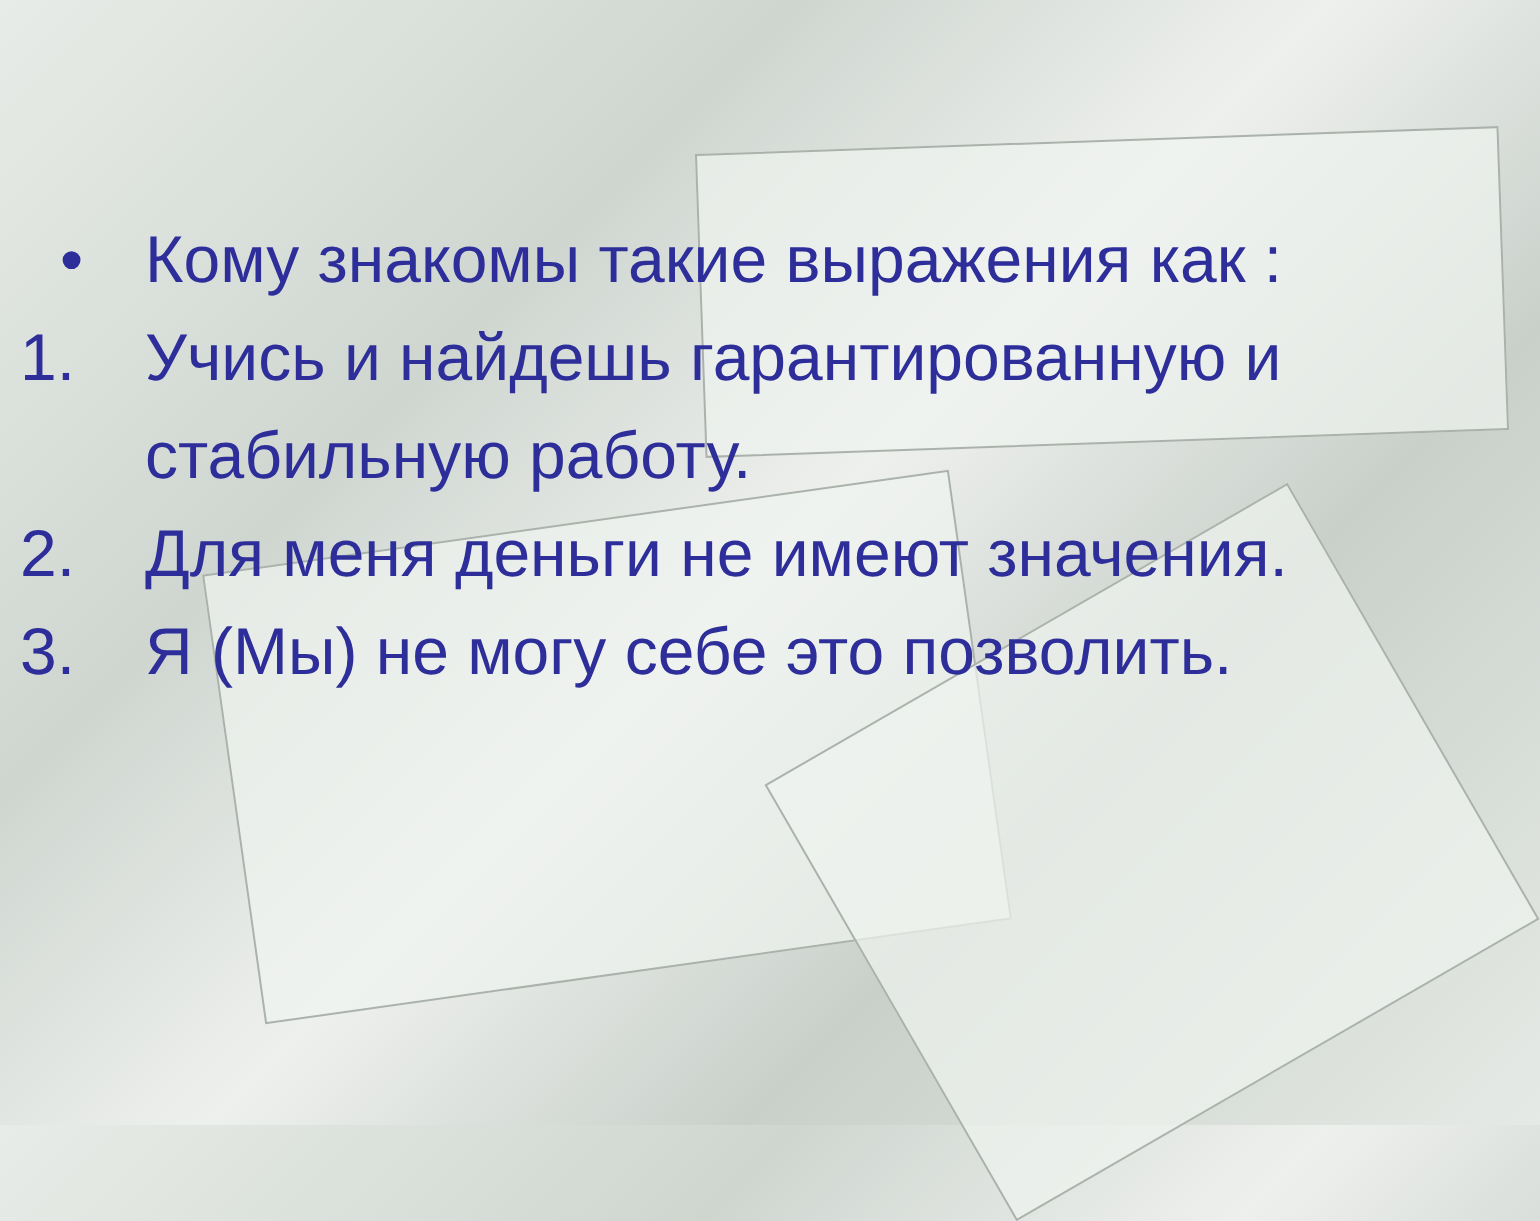• Кому знакомы такие выражения как :
1. Учись и найдешь гарантированную и стабильную работу.
2. Для меня деньги не имеют значения.
3. Я (Мы) не могу себе это позволить.